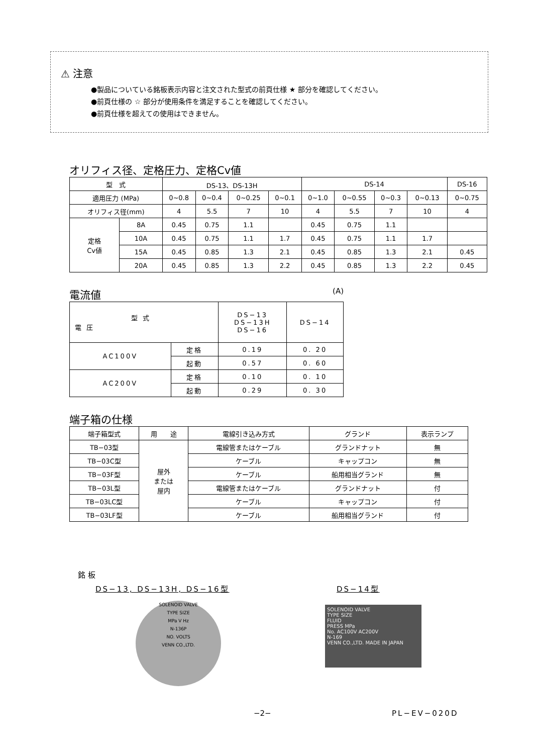⚠ 注意
●製品についている銘板表示内容と注文された型式の前頁仕様 ★ 部分を確認してください。
●前頁仕様の ☆ 部分が使用条件を満足することを確認してください。
●前頁仕様を超えての使用はできません。
オリフィス径、定格圧力、定格Cv値
| 型 式 | | DS-13、DS-13H | | | | DS-14 | | | | DS-16 |
| --- | --- | --- | --- | --- | --- | --- | --- | --- | --- | --- |
| 適用圧力 (MPa) | | 0~0.8 | 0~0.4 | 0~0.25 | 0~0.1 | 0~1.0 | 0~0.55 | 0~0.3 | 0~0.13 | 0~0.75 |
| オリフィス径(mm) | | 4 | 5.5 | 7 | 10 | 4 | 5.5 | 7 | 10 | 4 |
| 定格 Cv値 | 8A | 0.45 | 0.75 | 1.1 | | 0.45 | 0.75 | 1.1 | | |
| | 10A | 0.45 | 0.75 | 1.1 | 1.7 | 0.45 | 0.75 | 1.1 | 1.7 | |
| | 15A | 0.45 | 0.85 | 1.3 | 2.1 | 0.45 | 0.85 | 1.3 | 2.1 | 0.45 |
| | 20A | 0.45 | 0.85 | 1.3 | 2.2 | 0.45 | 0.85 | 1.3 | 2.2 | 0.45 |
電流値
(A)
| 型 式 電 圧 | | DS−13 DS−13H DS−16 | DS−14 |
| AC100V | 定格 | 0.19 | 0. 20 |
| | 起動 | 0.57 | 0. 60 |
| AC200V | 定格 | 0.10 | 0. 10 |
| | 起動 | 0.29 | 0. 30 |
端子箱の仕様
| 端子箱型式 | 用 途 | 電線引き込み方式 | グランド | 表示ランプ |
| TB−03型 | 屋外 または 屋内 | 電線管またはケーブル | グランドナット | 無 |
| TB−03C型 | | ケーブル | キャップコン | 無 |
| TB−03F型 | | ケーブル | 船用相当グランド | 無 |
| TB−03L型 | | 電線管またはケーブル | グランドナット | 付 |
| TB−03LC型 | | ケーブル | キャップコン | 付 |
| TB−03LF型 | | ケーブル | 船用相当グランド | 付 |
銘 板
DS−13, DS−13H, DS−16型 DS−14型
SOLENOID VALVE
TYPE SIZE
MPa V Hz
N-136P
NO. VOLTS
VENN CO.,LTD.
SOLENOID VALVE
TYPE SIZE
FLUID
PRESS MPa
No. AC100V AC200V
N-169
VENN CO.,LTD. MADE IN JAPAN
−2− PL−EV−020D